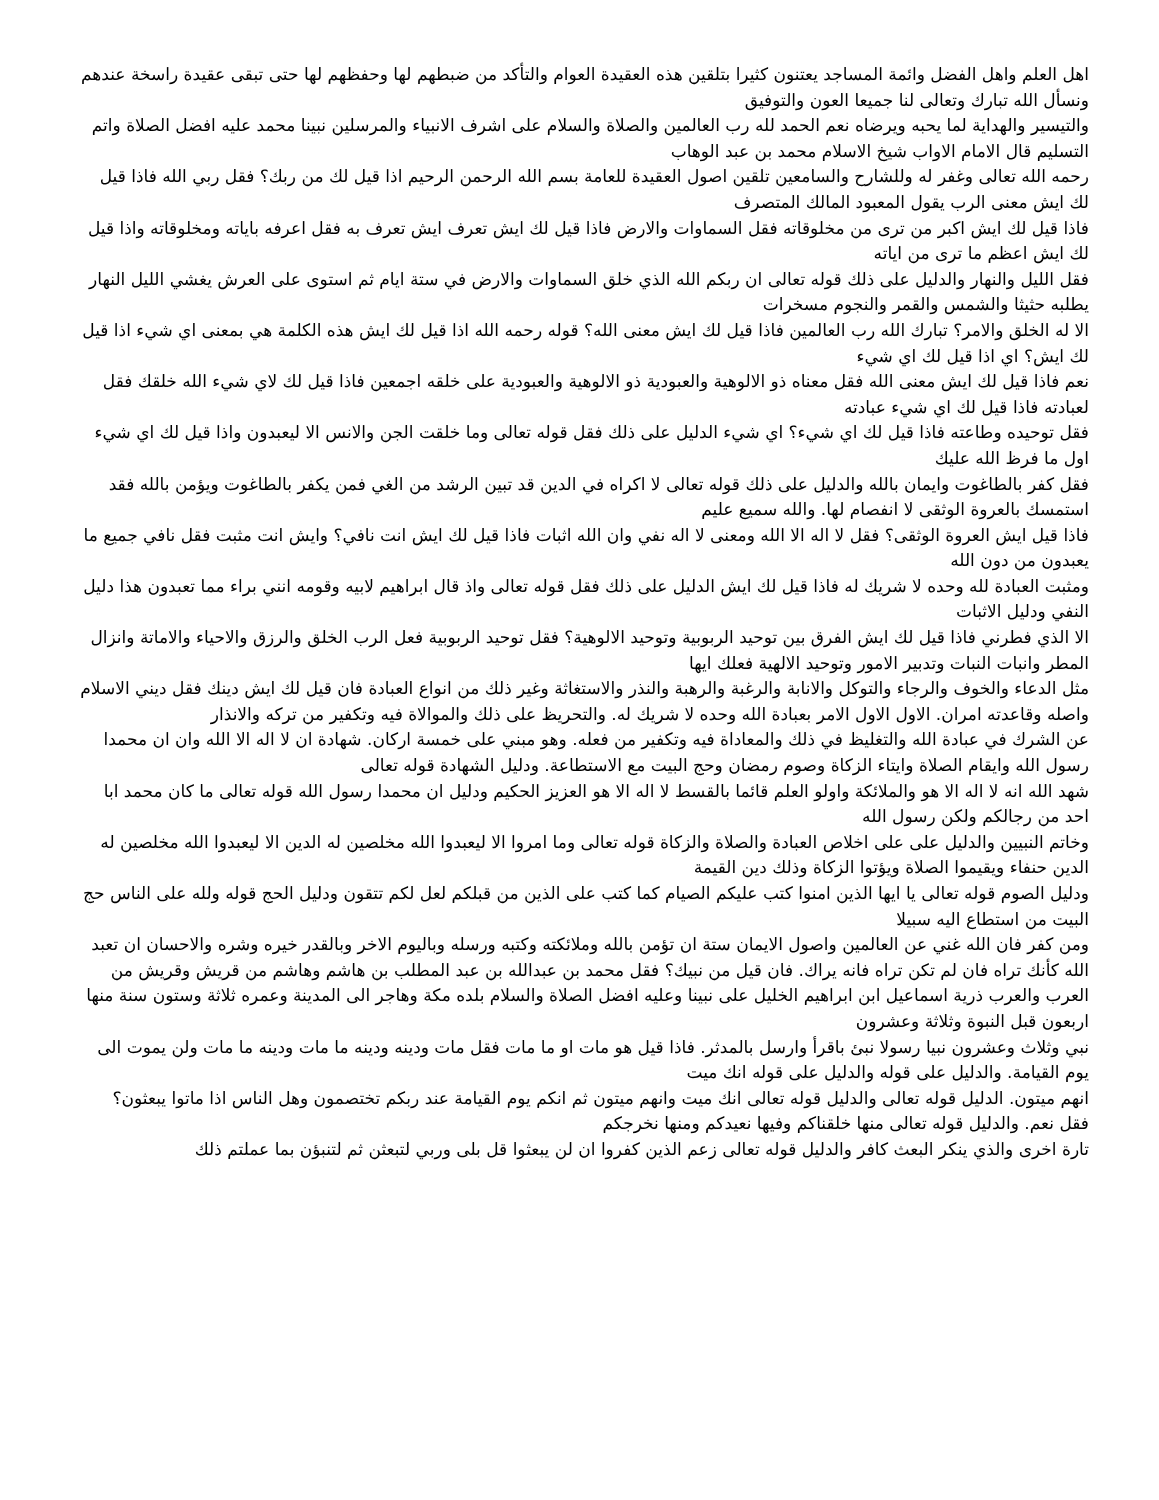اهل العلم واهل الفضل وائمة المساجد يعتنون كثيرا بتلقين هذه العقيدة العوام والتأكد من ضبطهم لها وحفظهم لها حتى تبقى عقيدة راسخة عندهم ونسأل الله تبارك وتعالى لنا جميعا العون والتوفيق
والتيسير والهداية لما يحبه ويرضاه نعم الحمد لله رب العالمين والصلاة والسلام على اشرف الانبياء والمرسلين نبينا محمد عليه افضل الصلاة واتم التسليم قال الامام الاواب شيخ الاسلام محمد بن عبد الوهاب
رحمه الله تعالى وغفر له وللشارح والسامعين تلقين اصول العقيدة للعامة بسم الله الرحمن الرحيم اذا قيل لك من ربك؟ فقل ربي الله فاذا قيل لك ايش معنى الرب يقول المعبود المالك المتصرف
فاذا قيل لك ايش اكبر من ترى من مخلوقاته فقل السماوات والارض فاذا قيل لك ايش تعرف ايش تعرف به فقل اعرفه باياته ومخلوقاته واذا قيل لك ايش اعظم ما ترى من اياته
فقل الليل والنهار والدليل على ذلك قوله تعالى ان ربكم الله الذي خلق السماوات والارض في ستة ايام ثم استوى على العرش يغشي الليل النهار يطلبه حثيثا والشمس والقمر والنجوم مسخرات
الا له الخلق والامر؟ تبارك الله رب العالمين فاذا قيل لك ايش معنى الله؟ قوله رحمه الله اذا قيل لك ايش هذه الكلمة هي بمعنى اي شيء اذا قيل لك ايش؟ اي اذا قيل لك اي شيء
نعم فاذا قيل لك ايش معنى الله فقل معناه ذو الالوهية والعبودية ذو الالوهية والعبودية على خلقه اجمعين فاذا قيل لك لاي شيء الله خلقك فقل لعبادته فاذا قيل لك اي شيء عبادته
فقل توحيده وطاعته فاذا قيل لك اي شيء؟ اي شيء الدليل على ذلك فقل قوله تعالى وما خلقت الجن والانس الا ليعبدون واذا قيل لك اي شيء اول ما فرظ الله عليك
فقل كفر بالطاغوت وايمان بالله والدليل على ذلك قوله تعالى لا اكراه في الدين قد تبين الرشد من الغي فمن يكفر بالطاغوت ويؤمن بالله فقد استمسك بالعروة الوثقى لا انفصام لها. والله سميع عليم
فاذا قيل ايش العروة الوثقى؟ فقل لا اله الا الله ومعنى لا اله نفي وان الله اثبات فاذا قيل لك ايش انت نافي؟ وايش انت مثبت فقل نافي جميع ما يعبدون من دون الله
ومثبت العبادة لله وحده لا شريك له فاذا قيل لك ايش الدليل على ذلك فقل قوله تعالى واذ قال ابراهيم لابيه وقومه انني براء مما تعبدون هذا دليل النفي ودليل الاثبات
الا الذي فطرني فاذا قيل لك ايش الفرق بين توحيد الربوبية وتوحيد الالوهية؟ فقل توحيد الربوبية فعل الرب الخلق والرزق والاحياء والاماتة وانزال المطر وانبات النبات وتدبير الامور وتوحيد الالهية فعلك ايها
مثل الدعاء والخوف والرجاء والتوكل والانابة والرغبة والرهبة والنذر والاستغاثة وغير ذلك من انواع العبادة فان قيل لك ايش دينك فقل ديني الاسلام واصله وقاعدته امران. الاول الاول الامر بعبادة الله وحده لا شريك له. والتحريظ على ذلك والموالاة فيه وتكفير من تركه والانذار
عن الشرك في عبادة الله والتغليظ في ذلك والمعاداة فيه وتكفير من فعله. وهو مبني على خمسة اركان. شهادة ان لا اله الا الله وان ان محمدا رسول الله وايقام الصلاة وايتاء الزكاة وصوم رمضان وحج البيت مع الاستطاعة. ودليل الشهادة قوله تعالى
شهد الله انه لا اله الا هو والملائكة واولو العلم قائما بالقسط لا اله الا هو العزيز الحكيم ودليل ان محمدا رسول الله قوله تعالى ما كان محمد ابا احد من رجالكم ولكن رسول الله
وخاتم النبيين والدليل على على اخلاص العبادة والصلاة والزكاة قوله تعالى وما امروا الا ليعبدوا الله مخلصين له الدين الا ليعبدوا الله مخلصين له الدين حنفاء ويقيموا الصلاة ويؤتوا الزكاة وذلك دين القيمة
ودليل الصوم قوله تعالى يا ايها الذين امنوا كتب عليكم الصيام كما كتب على الذين من قبلكم لعل لكم تتقون ودليل الحج قوله ولله على الناس حج البيت من استطاع اليه سبيلا
ومن كفر فان الله غني عن العالمين واصول الايمان ستة ان تؤمن بالله وملائكته وكتبه ورسله وباليوم الاخر وبالقدر خيره وشره والاحسان ان تعبد الله كأنك تراه فان لم تكن تراه فانه يراك. فان قيل من نبيك؟ فقل محمد بن عبدالله بن عبد المطلب بن هاشم وهاشم من قريش وقريش من العرب والعرب ذرية اسماعيل ابن ابراهيم الخليل على نبينا وعليه افضل الصلاة والسلام بلده مكة وهاجر الى المدينة وعمره ثلاثة وستون سنة منها اربعون قبل النبوة وثلاثة وعشرون
نبي وثلاث وعشرون نبيا رسولا نبئ باقرأ وارسل بالمدثر. فاذا قيل هو مات او ما مات فقل مات ودينه ودينه ما مات ودينه ما مات ولن يموت الى يوم القيامة. والدليل على قوله والدليل على قوله انك ميت
انهم ميتون. الدليل قوله تعالى والدليل قوله تعالى انك ميت وانهم ميتون ثم انكم يوم القيامة عند ربكم تختصمون وهل الناس اذا ماتوا يبعثون؟ فقل نعم. والدليل قوله تعالى منها خلقناكم وفيها نعيدكم ومنها نخرجكم
تارة اخرى والذي ينكر البعث كافر والدليل قوله تعالى زعم الذين كفروا ان لن يبعثوا قل بلى وربي لتبعثن ثم لتنبؤن بما عملتم ذلك